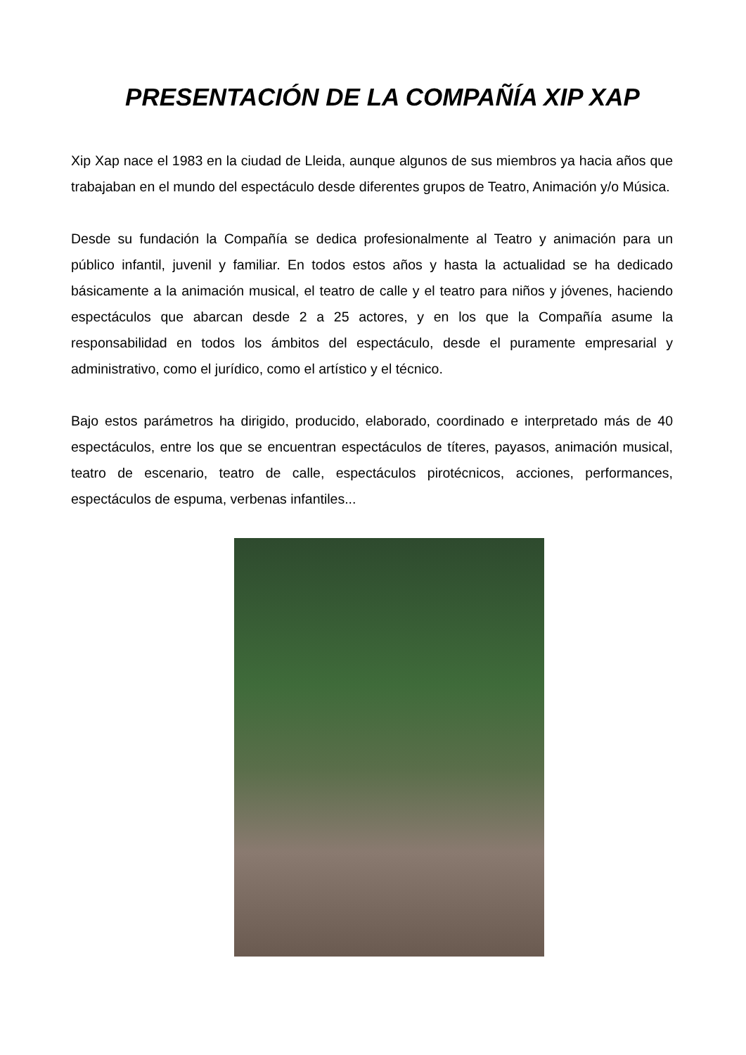PRESENTACIÓN DE LA COMPAÑÍA XIP XAP
Xip Xap nace el 1983 en la ciudad de Lleida, aunque algunos de sus miembros ya hacia años que trabajaban en el mundo del espectáculo desde diferentes grupos de Teatro, Animación y/o Música.
Desde su fundación la Compañía se dedica profesionalmente al Teatro y animación para un público infantil, juvenil y familiar. En todos estos años y hasta la actualidad se ha dedicado básicamente a la animación musical, el teatro de calle y el teatro para niños y jóvenes, haciendo espectáculos que abarcan desde 2 a 25 actores, y en los que la Compañía asume la responsabilidad en todos los ámbitos del espectáculo, desde el puramente empresarial y administrativo, como el jurídico, como el artístico y el técnico.
Bajo estos parámetros ha dirigido, producido, elaborado, coordinado e interpretado más de 40 espectáculos, entre los que se encuentran espectáculos de títeres, payasos, animación musical, teatro de escenario, teatro de calle, espectáculos pirotécnicos, acciones, performances, espectáculos de espuma, verbenas infantiles...